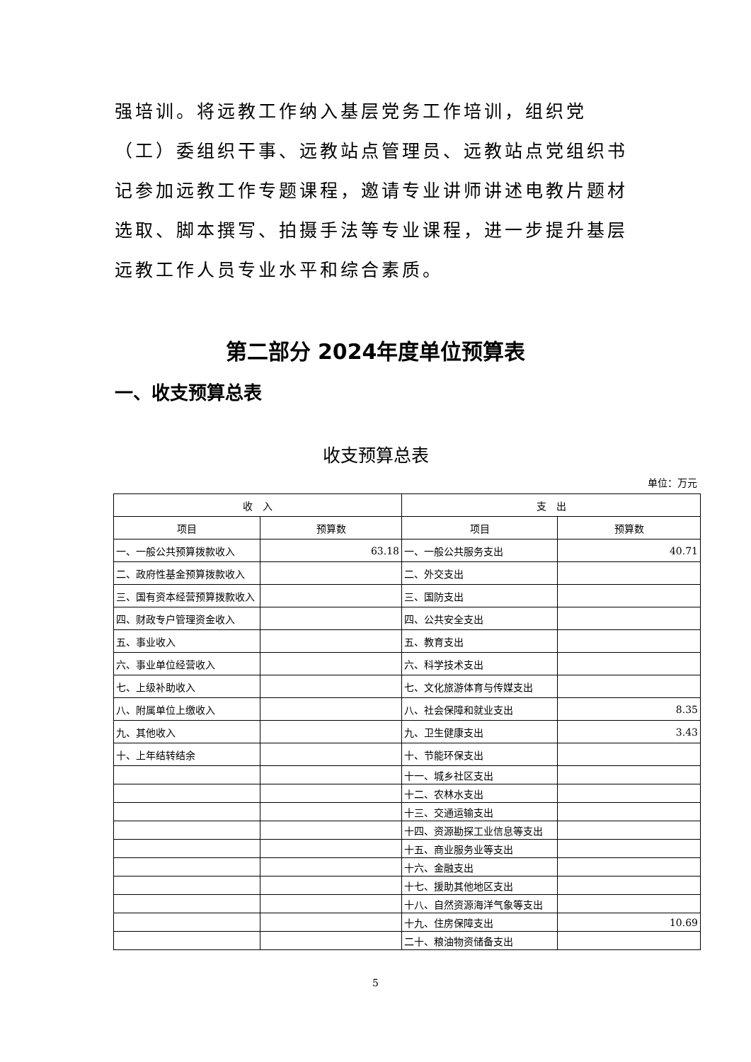强培训。将远教工作纳入基层党务工作培训，组织党（工）委组织干事、远教站点管理员、远教站点党组织书记参加远教工作专题课程，邀请专业讲师讲述电教片题材选取、脚本撰写、拍摄手法等专业课程，进一步提升基层远教工作人员专业水平和综合素质。
第二部分 2024年度单位预算表
一、收支预算总表
收支预算总表
单位：万元
| 收 入 | | 支 出 | |
| --- | --- | --- | --- |
| 项目 | 预算数 | 项目 | 预算数 |
| 一、一般公共预算拨款收入 | 63.18 | 一、一般公共服务支出 | 40.71 |
| 二、政府性基金预算拨款收入 | | 二、外交支出 | |
| 三、国有资本经营预算拨款收入 | | 三、国防支出 | |
| 四、财政专户管理资金收入 | | 四、公共安全支出 | |
| 五、事业收入 | | 五、教育支出 | |
| 六、事业单位经营收入 | | 六、科学技术支出 | |
| 七、上级补助收入 | | 七、文化旅游体育与传媒支出 | |
| 八、附属单位上缴收入 | | 八、社会保障和就业支出 | 8.35 |
| 九、其他收入 | | 九、卫生健康支出 | 3.43 |
| 十、上年结转结余 | | 十、节能环保支出 | |
| | | 十一、城乡社区支出 | |
| | | 十二、农林水支出 | |
| | | 十三、交通运输支出 | |
| | | 十四、资源勘探工业信息等支出 | |
| | | 十五、商业服务业等支出 | |
| | | 十六、金融支出 | |
| | | 十七、援助其他地区支出 | |
| | | 十八、自然资源海洋气象等支出 | |
| | | 十九、住房保障支出 | 10.69 |
| | | 二十、粮油物资储备支出 | |
5